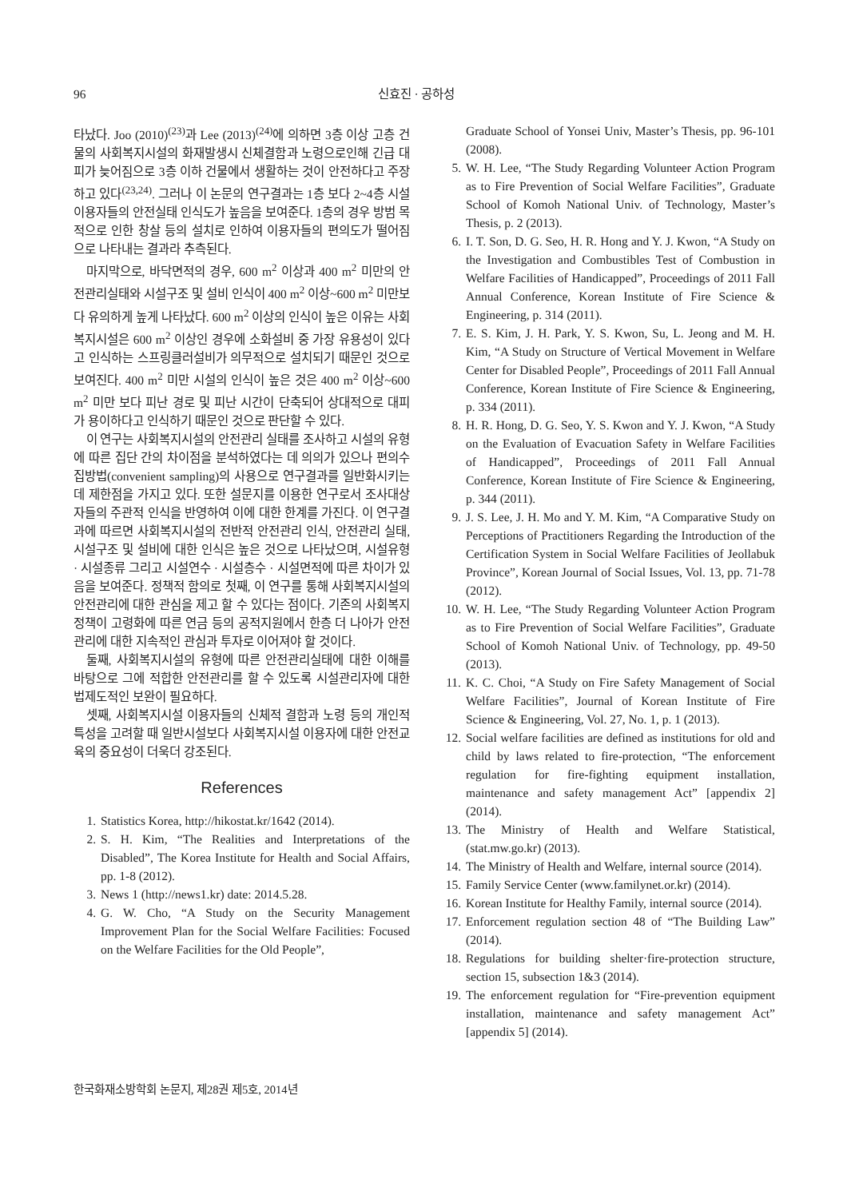96 신효진 · 공하성
타났다. Joo (2010)<sup>(23)</sup>과 Lee (2013)<sup>(24)</sup>에 의하면 3층 이상 고층 건물의 사회복지시설의 화재발생시 신체결함과 노령으로인해 긴급 대피가 늦어짐으로 3층 이하 건물에서 생활하는 것이 안전하다고 주장하고 있다<sup>(23,24)</sup>. 그러나 이 논문의 연구결과는 1층 보다 2~4층 시설이용자들의 안전실태 인식도가 높음을 보여준다. 1층의 경우 방범 목적으로 인한 창살 등의 설치로 인하여 이용자들의 편의도가 떨어짐으로 나타내는 결과라 추측된다.
마지막으로, 바닥면적의 경우, 600 m<sup>2</sup> 이상과 400 m<sup>2</sup> 미만의 안전관리실태와 시설구조 및 설비 인식이 400 m<sup>2</sup> 이상~600 m<sup>2</sup> 미만보다 유의하게 높게 나타났다. 600 m<sup>2</sup> 이상의 인식이 높은 이유는 사회복지시설은 600 m<sup>2</sup> 이상인 경우에 소화설비 중 가장 유용성이 있다고 인식하는 스프링클러설비가 의무적으로 설치되기 때문인 것으로 보여진다. 400 m<sup>2</sup> 미만 시설의 인식이 높은 것은 400 m<sup>2</sup> 이상~600 m<sup>2</sup> 미만 보다 피난 경로 및 피난 시간이 단축되어 상대적으로 대피가 용이하다고 인식하기 때문인 것으로 판단할 수 있다.
이 연구는 사회복지시설의 안전관리 실태를 조사하고 시설의 유형에 따른 집단 간의 차이점을 분석하였다는 데 의의가 있으나 편의수집방법(convenient sampling)의 사용으로 연구결과를 일반화시키는데 제한점을 가지고 있다. 또한 설문지를 이용한 연구로서 조사대상자들의 주관적 인식을 반영하여 이에 대한 한계를 가진다. 이 연구결과에 따르면 사회복지시설의 전반적 안전관리 인식, 안전관리 실태, 시설구조 및 설비에 대한 인식은 높은 것으로 나타났으며, 시설유형 · 시설종류 그리고 시설연수 · 시설층수 · 시설면적에 따른 차이가 있음을 보여준다. 정책적 함의로 첫째, 이 연구를 통해 사회복지시설의 안전관리에 대한 관심을 제고 할 수 있다는 점이다. 기존의 사회복지정책이 고령화에 따른 연금 등의 공적지원에서 한층 더 나아가 안전관리에 대한 지속적인 관심과 투자로 이어져야 할 것이다.
둘째, 사회복지시설의 유형에 따른 안전관리실태에 대한 이해를 바탕으로 그에 적합한 안전관리를 할 수 있도록 시설관리자에 대한 법제도적인 보완이 필요하다.
셋째, 사회복지시설 이용자들의 신체적 결함과 노령 등의 개인적 특성을 고려할 때 일반시설보다 사회복지시설 이용자에 대한 안전교육의 중요성이 더욱더 강조된다.
References
1. Statistics Korea, http://hikostat.kr/1642 (2014).
2. S. H. Kim, “The Realities and Interpretations of the Disabled”, The Korea Institute for Health and Social Affairs, pp. 1-8 (2012).
3. News 1 (http://news1.kr) date: 2014.5.28.
4. G. W. Cho, “A Study on the Security Management Improvement Plan for the Social Welfare Facilities: Focused on the Welfare Facilities for the Old People”,
Graduate School of Yonsei Univ, Master’s Thesis, pp. 96-101 (2008).
5. W. H. Lee, “The Study Regarding Volunteer Action Program as to Fire Prevention of Social Welfare Facilities”, Graduate School of Komoh National Univ. of Technology, Master’s Thesis, p. 2 (2013).
6. I. T. Son, D. G. Seo, H. R. Hong and Y. J. Kwon, “A Study on the Investigation and Combustibles Test of Combustion in Welfare Facilities of Handicapped”, Proceedings of 2011 Fall Annual Conference, Korean Institute of Fire Science & Engineering, p. 314 (2011).
7. E. S. Kim, J. H. Park, Y. S. Kwon, Su, L. Jeong and M. H. Kim, “A Study on Structure of Vertical Movement in Welfare Center for Disabled People”, Proceedings of 2011 Fall Annual Conference, Korean Institute of Fire Science & Engineering, p. 334 (2011).
8. H. R. Hong, D. G. Seo, Y. S. Kwon and Y. J. Kwon, “A Study on the Evaluation of Evacuation Safety in Welfare Facilities of Handicapped”, Proceedings of 2011 Fall Annual Conference, Korean Institute of Fire Science & Engineering, p. 344 (2011).
9. J. S. Lee, J. H. Mo and Y. M. Kim, “A Comparative Study on Perceptions of Practitioners Regarding the Introduction of the Certification System in Social Welfare Facilities of Jeollabuk Province”, Korean Journal of Social Issues, Vol. 13, pp. 71-78 (2012).
10. W. H. Lee, “The Study Regarding Volunteer Action Program as to Fire Prevention of Social Welfare Facilities”, Graduate School of Komoh National Univ. of Technology, pp. 49-50 (2013).
11. K. C. Choi, “A Study on Fire Safety Management of Social Welfare Facilities”, Journal of Korean Institute of Fire Science & Engineering, Vol. 27, No. 1, p. 1 (2013).
12. Social welfare facilities are defined as institutions for old and child by laws related to fire-protection, “The enforcement regulation for fire-fighting equipment installation, maintenance and safety management Act” [appendix 2] (2014).
13. The Ministry of Health and Welfare Statistical, (stat.mw.go.kr) (2013).
14. The Ministry of Health and Welfare, internal source (2014).
15. Family Service Center (www.familynet.or.kr) (2014).
16. Korean Institute for Healthy Family, internal source (2014).
17. Enforcement regulation section 48 of “The Building Law” (2014).
18. Regulations for building shelter·fire-protection structure, section 15, subsection 1&3 (2014).
19. The enforcement regulation for “Fire-prevention equipment installation, maintenance and safety management Act” [appendix 5] (2014).
한국화재소방학회 논문지, 제28권 제5호, 2014년